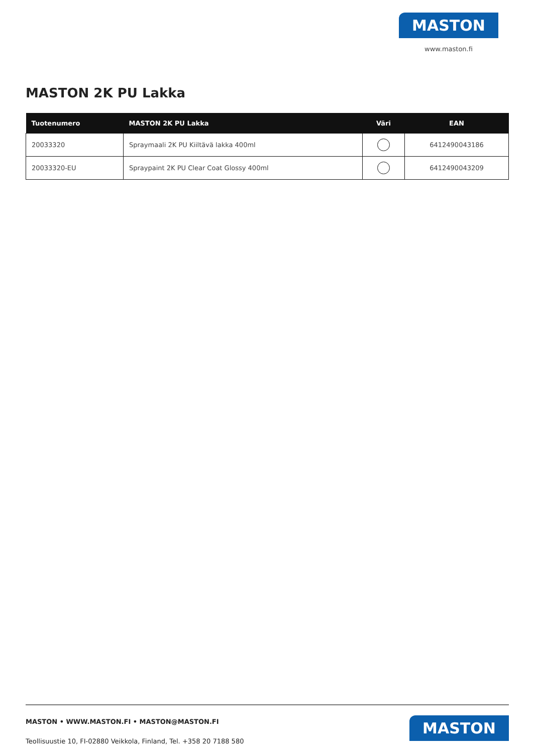MASTON
www.maston.fi
MASTON 2K PU Lakka
| Tuotenumero | MASTON 2K PU Lakka | Väri | EAN |
| --- | --- | --- | --- |
| 20033320 | Spraymaali 2K PU Kiiltävä lakka 400ml | | 6412490043186 |
| 20033320-EU | Spraypaint 2K PU Clear Coat Glossy 400ml | | 6412490043209 |
MASTON • WWW.MASTON.FI • MASTON@MASTON.FI
Teollisuustie 10, FI-02880 Veikkola, Finland, Tel. +358 20 7188 580
MASTON